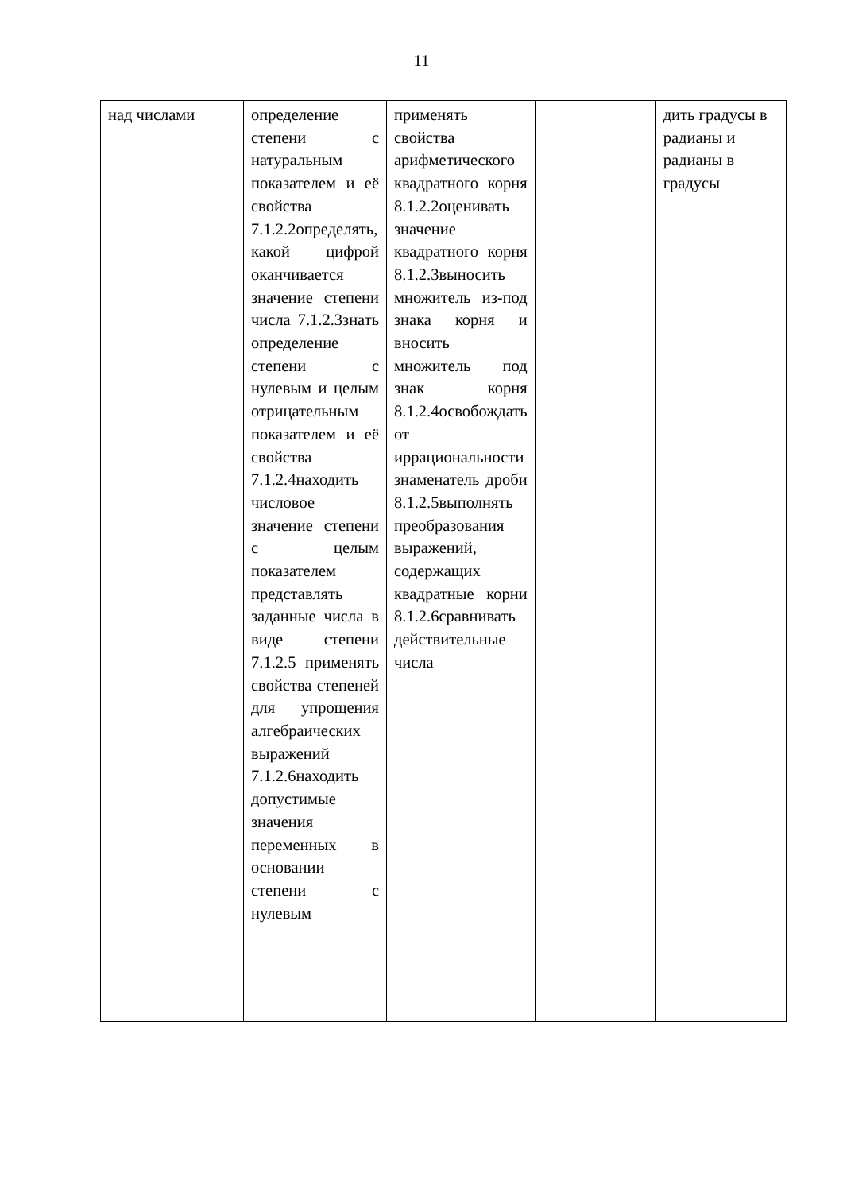11
| над числами | определение степени с натуральным показателем и её свойства 7.1.2.2определять, какой цифрой оканчивается значение степени числа 7.1.2.3знать определение степени с нулевым и целым отрицательным показателем и её свойства 7.1.2.4находить числовое значение степени с целым показателем представлять заданные числа в виде степени 7.1.2.5 применять свойства степеней для упрощения алгебраических выражений 7.1.2.6находить допустимые значения переменных в основании степени с нулевым | применять свойства арифметического квадратного корня 8.1.2.2оценивать значение квадратного корня 8.1.2.3выносить множитель из-под знака корня и вносить множитель под знак корня 8.1.2.4освобождать от иррациональности знаменатель дроби 8.1.2.5выполнять преобразования выражений, содержащих квадратные корни 8.1.2.6сравнивать действительные числа | | дить градусы в радианы и радианы в градусы |